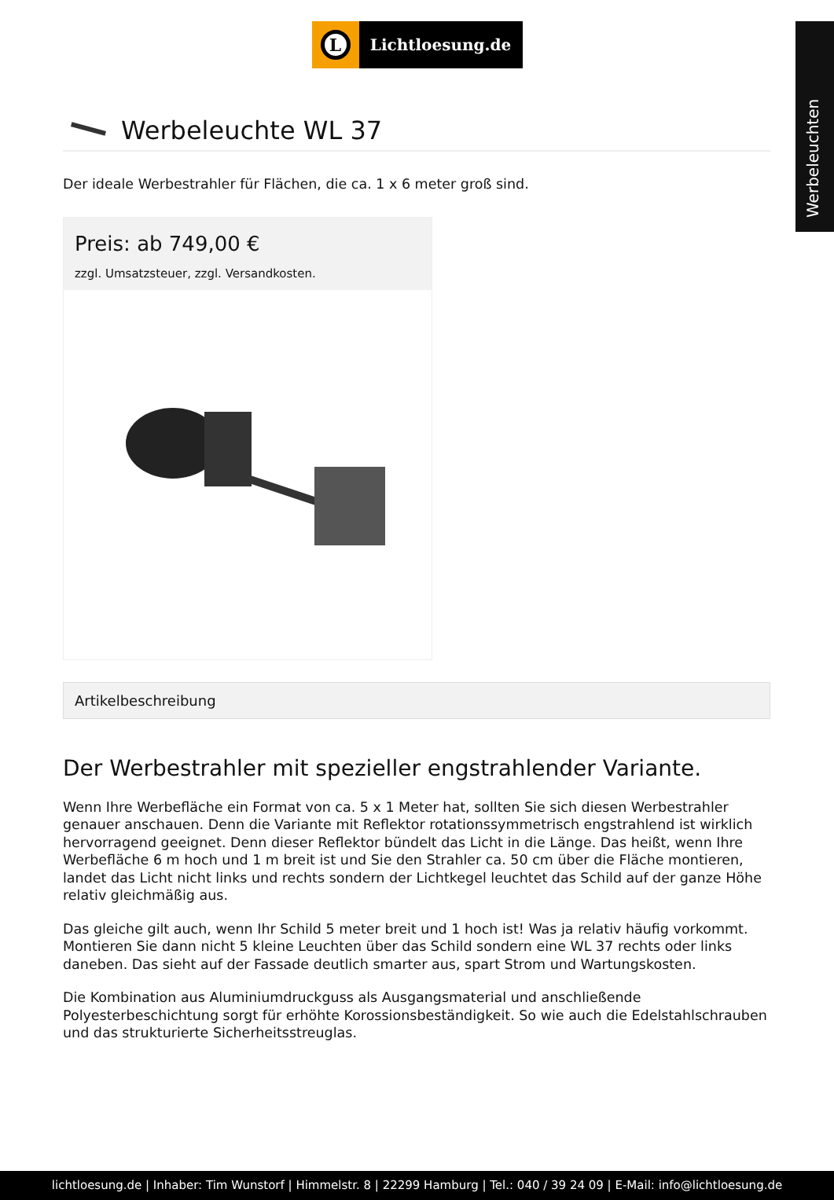Werbeleuchten
L
Lichtloesung.de
Werbeleuchte WL 37
Der ideale Werbestrahler für Flächen, die ca. 1 x 6 meter groß sind.
Preis: ab 749,00 €
zzgl. Umsatzsteuer, zzgl. Versandkosten.
Artikelbeschreibung
Der Werbestrahler mit spezieller engstrahlender Variante.
Wenn Ihre Werbefläche ein Format von ca. 5 x 1 Meter hat, sollten Sie sich diesen Werbestrahler genauer anschauen. Denn die Variante mit Reflektor rotationssymmetrisch engstrahlend ist wirklich hervorragend geeignet. Denn dieser Reflektor bündelt das Licht in die Länge. Das heißt, wenn Ihre Werbefläche 6 m hoch und 1 m breit ist und Sie den Strahler ca. 50 cm über die Fläche montieren, landet das Licht nicht links und rechts sondern der Lichtkegel leuchtet das Schild auf der ganze Höhe relativ gleichmäßig aus.
Das gleiche gilt auch, wenn Ihr Schild 5 meter breit und 1 hoch ist! Was ja relativ häufig vorkommt. Montieren Sie dann nicht 5 kleine Leuchten über das Schild sondern eine WL 37 rechts oder links daneben. Das sieht auf der Fassade deutlich smarter aus, spart Strom und Wartungskosten.
Die Kombination aus Aluminiumdruckguss als Ausgangsmaterial und anschließende Polyesterbeschichtung sorgt für erhöhte Korossionsbeständigkeit. So wie auch die Edelstahlschrauben und das strukturierte Sicherheitsstreuglas.
lichtloesung.de | Inhaber: Tim Wunstorf | Himmelstr. 8 | 22299 Hamburg | Tel.: 040 / 39 24 09 | E-Mail: info@lichtloesung.de